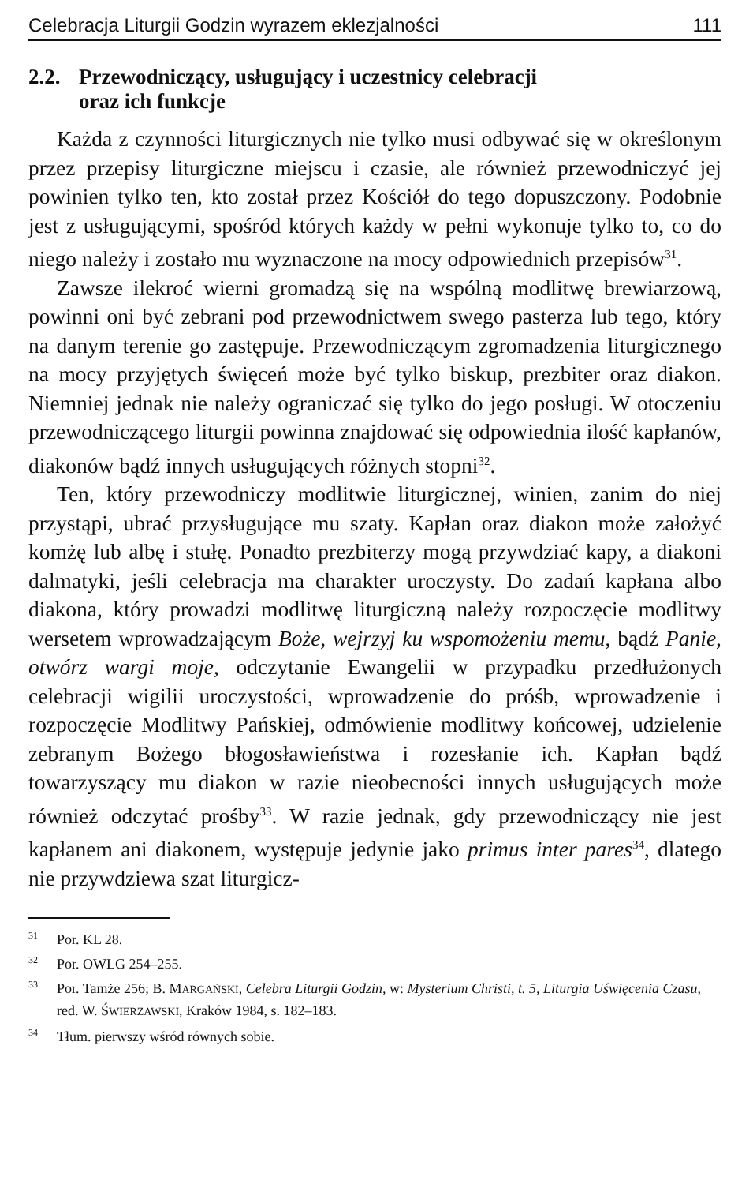Celebracja Liturgii Godzin wyrazem eklezjalności 111
2.2. Przewodniczący, usługujący i uczestnicy celebracji
oraz ich funkcje
Każda z czynności liturgicznych nie tylko musi odbywać się w określonym przez przepisy liturgiczne miejscu i czasie, ale również przewodniczyć jej powinien tylko ten, kto został przez Kościół do tego dopuszczony. Podobnie jest z usługującymi, spośród których każdy w pełni wykonuje tylko to, co do niego należy i zostało mu wyznaczone na mocy odpowiednich przepisów<sup>31</sup>.
Zawsze ilekroć wierni gromadzą się na wspólną modlitwę brewiarzową, powinni oni być zebrani pod przewodnictwem swego pasterza lub tego, który na danym terenie go zastępuje. Przewodniczącym zgromadzenia liturgicznego na mocy przyjętych święceń może być tylko biskup, prezbiter oraz diakon. Niemniej jednak nie należy ograniczać się tylko do jego posługi. W otoczeniu przewodniczącego liturgii powinna znajdować się odpowiednia ilość kapłanów, diakonów bądź innych usługujących różnych stopni<sup>32</sup>.
Ten, który przewodniczy modlitwie liturgicznej, winien, zanim do niej przystąpi, ubrać przysługujące mu szaty. Kapłan oraz diakon może założyć komżę lub albę i stułę. Ponadto prezbiterzy mogą przywdziać kapy, a diakoni dalmatyki, jeśli celebracja ma charakter uroczysty. Do zadań kapłana albo diakona, który prowadzi modlitwę liturgiczną należy rozpoczęcie modlitwy wersetem wprowadzającym Boże, wejrzyj ku wspomożeniu memu, bądź Panie, otwórz wargi moje, odczytanie Ewangelii w przypadku przedłużonych celebracji wigilii uroczystości, wprowadzenie do próśb, wprowadzenie i rozpoczęcie Modlitwy Pańskiej, odmówienie modlitwy końcowej, udzielenie zebranym Bożego błogosławieństwa i rozesłanie ich. Kapłan bądź towarzyszący mu diakon w razie nieobecności innych usługujących może również odczytać prośby<sup>33</sup>. W razie jednak, gdy przewodniczący nie jest kapłanem ani diakonem, występuje jedynie jako primus inter pares<sup>34</sup>, dlatego nie przywdziewa szat liturgicz-
<sup>31</sup> Por. KL 28.
<sup>32</sup> Por. OWLG 254–255.
<sup>33</sup> Por. Tamże 256; B. MARGAŃSKI, Celebra Liturgii Godzin, w: Mysterium Christi, t. 5, Liturgia Uświęcenia Czasu, red. W. ŚWIERZAWSKI, Kraków 1984, s. 182–183.
<sup>34</sup> Tłum. pierwszy wśród równych sobie.